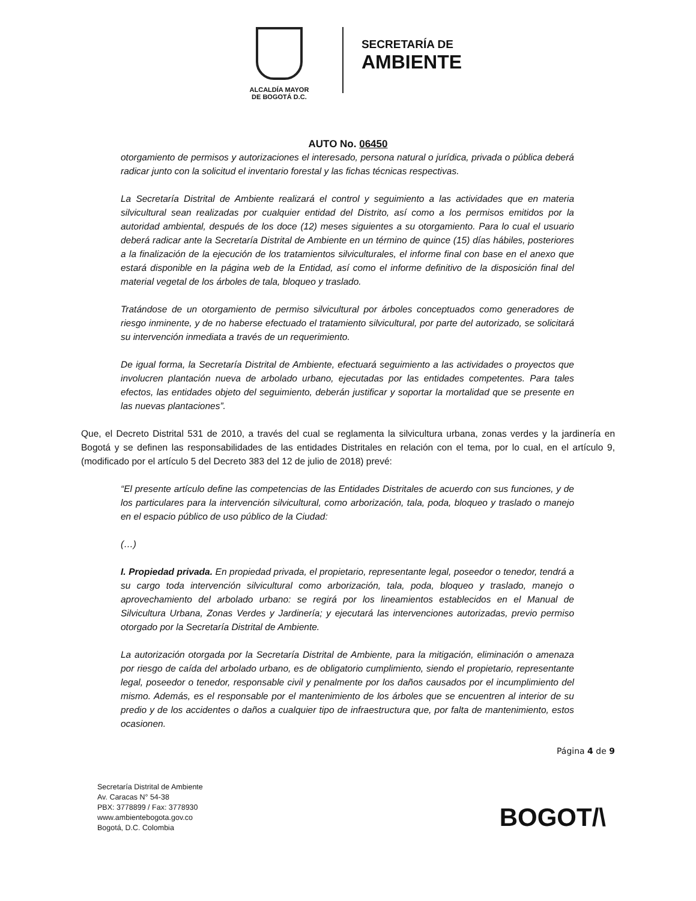ALCALDÍA MAYOR
DE BOGOTÁ D.C.
SECRETARÍA DE
AMBIENTE
AUTO No. 06450
otorgamiento de permisos y autorizaciones el interesado, persona natural o jurídica, privada o pública deberá radicar junto con la solicitud el inventario forestal y las fichas técnicas respectivas.
La Secretaría Distrital de Ambiente realizará el control y seguimiento a las actividades que en materia silvicultural sean realizadas por cualquier entidad del Distrito, así como a los permisos emitidos por la autoridad ambiental, después de los doce (12) meses siguientes a su otorgamiento. Para lo cual el usuario deberá radicar ante la Secretaría Distrital de Ambiente en un término de quince (15) días hábiles, posteriores a la finalización de la ejecución de los tratamientos silviculturales, el informe final con base en el anexo que estará disponible en la página web de la Entidad, así como el informe definitivo de la disposición final del material vegetal de los árboles de tala, bloqueo y traslado.
Tratándose de un otorgamiento de permiso silvicultural por árboles conceptuados como generadores de riesgo inminente, y de no haberse efectuado el tratamiento silvicultural, por parte del autorizado, se solicitará su intervención inmediata a través de un requerimiento.
De igual forma, la Secretaría Distrital de Ambiente, efectuará seguimiento a las actividades o proyectos que involucren plantación nueva de arbolado urbano, ejecutadas por las entidades competentes. Para tales efectos, las entidades objeto del seguimiento, deberán justificar y soportar la mortalidad que se presente en las nuevas plantaciones”.
Que, el Decreto Distrital 531 de 2010, a través del cual se reglamenta la silvicultura urbana, zonas verdes y la jardinería en Bogotá y se definen las responsabilidades de las entidades Distritales en relación con el tema, por lo cual, en el artículo 9, (modificado por el artículo 5 del Decreto 383 del 12 de julio de 2018) prevé:
“El presente artículo define las competencias de las Entidades Distritales de acuerdo con sus funciones, y de los particulares para la intervención silvicultural, como arborización, tala, poda, bloqueo y traslado o manejo en el espacio público de uso público de la Ciudad:
(…)
I. Propiedad privada. En propiedad privada, el propietario, representante legal, poseedor o tenedor, tendrá a su cargo toda intervención silvicultural como arborización, tala, poda, bloqueo y traslado, manejo o aprovechamiento del arbolado urbano: se regirá por los lineamientos establecidos en el Manual de Silvicultura Urbana, Zonas Verdes y Jardinería; y ejecutará las intervenciones autorizadas, previo permiso otorgado por la Secretaría Distrital de Ambiente.
La autorización otorgada por la Secretaría Distrital de Ambiente, para la mitigación, eliminación o amenaza por riesgo de caída del arbolado urbano, es de obligatorio cumplimiento, siendo el propietario, representante legal, poseedor o tenedor, responsable civil y penalmente por los daños causados por el incumplimiento del mismo. Además, es el responsable por el mantenimiento de los árboles que se encuentren al interior de su predio y de los accidentes o daños a cualquier tipo de infraestructura que, por falta de mantenimiento, estos ocasionen.
Página 4 de 9
Secretaría Distrital de Ambiente
Av. Caracas N° 54-38
PBX: 3778899 / Fax: 3778930
www.ambientebogota.gov.co
Bogotá, D.C. Colombia
BOGOT/\